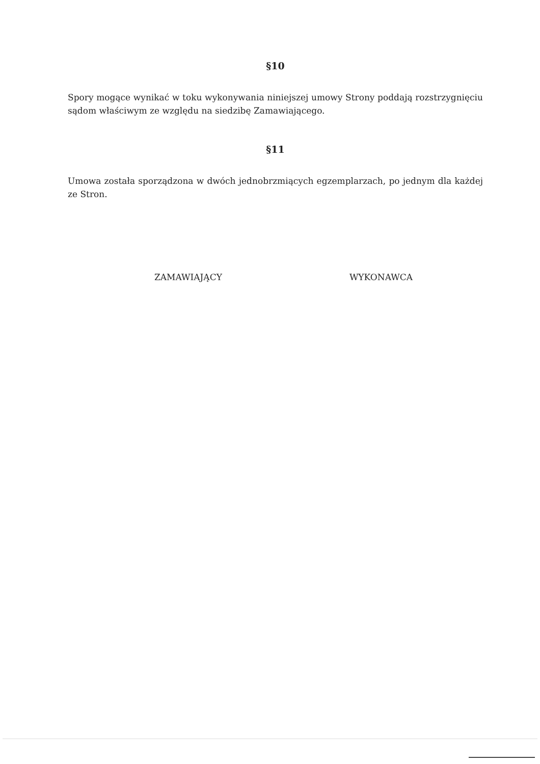§10
Spory mogące wynikać w toku wykonywania niniejszej umowy Strony poddają rozstrzygnięciu sądom właściwym ze względu na siedzibę Zamawiającego.
§11
Umowa została sporządzona w dwóch jednobrzmiących egzemplarzach, po jednym dla każdej ze Stron.
ZAMAWIAJĄCY WYKONAWCA